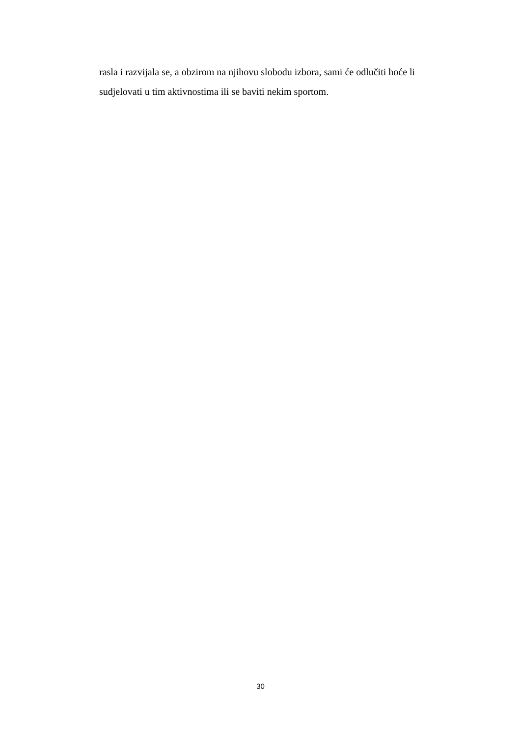rasla i razvijala se, a obzirom na njihovu slobodu izbora, sami će odlučiti hoće li sudjelovati u tim aktivnostima ili se baviti nekim sportom.
30